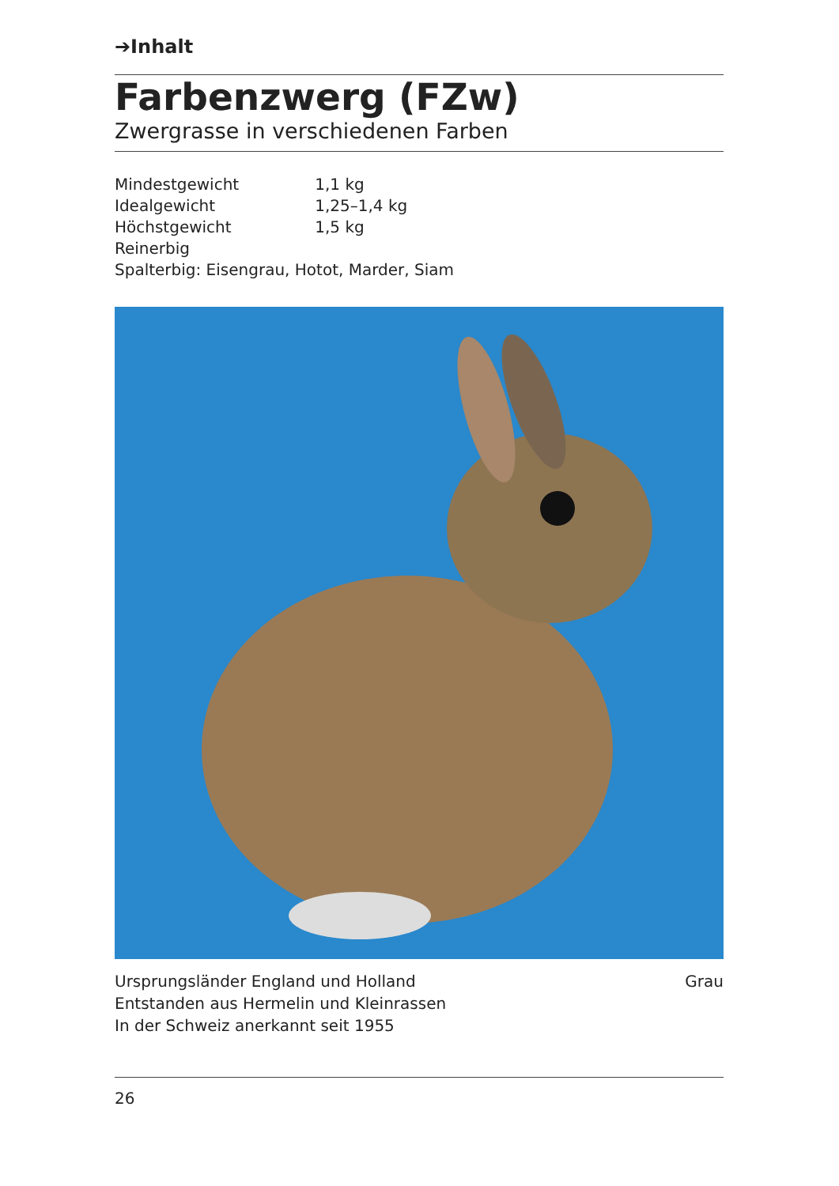➔Inhalt
Farbenzwerg (FZw)
Zwergrasse in verschiedenen Farben
| Mindestgewicht | 1,1 kg |
| Idealgewicht | 1,25–1,4 kg |
| Höchstgewicht | 1,5 kg |
| Reinerbig | |
| Spalterbig: Eisengrau, Hotot, Marder, Siam | |
Ursprungsländer England und Holland
Entstanden aus Hermelin und Kleinrassen
In der Schweiz anerkannt seit 1955
Grau
26